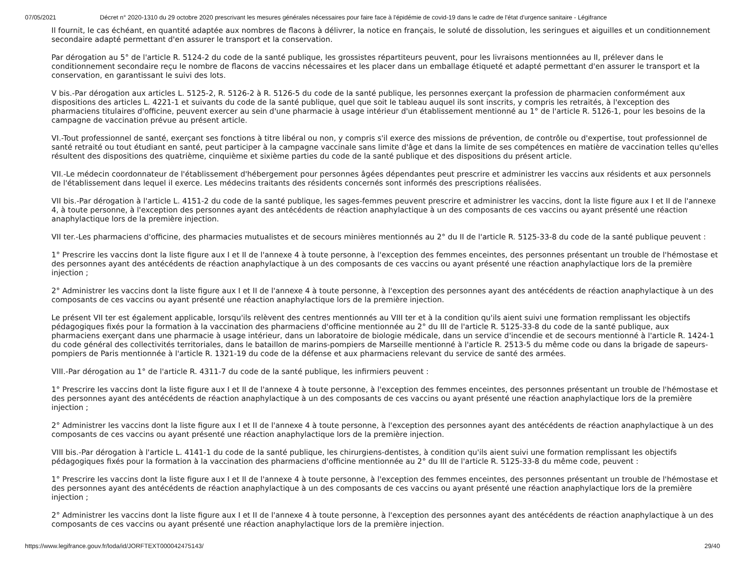07/05/2021 Décret n° 2020-1310 du 29 octobre 2020 prescrivant les mesures générales nécessaires pour faire face à l'épidémie de covid-19 dans le cadre de l'état d'urgence sanitaire - Légifrance
Il fournit, le cas échéant, en quantité adaptée aux nombres de flacons à délivrer, la notice en français, le soluté de dissolution, les seringues et aiguilles et un conditionnement secondaire adapté permettant d'en assurer le transport et la conservation.
Par dérogation au 5° de l'article R. 5124-2 du code de la santé publique, les grossistes répartiteurs peuvent, pour les livraisons mentionnées au II, prélever dans le conditionnement secondaire reçu le nombre de flacons de vaccins nécessaires et les placer dans un emballage étiqueté et adapté permettant d'en assurer le transport et la conservation, en garantissant le suivi des lots.
V bis.-Par dérogation aux articles L. 5125-2, R. 5126-2 à R. 5126-5 du code de la santé publique, les personnes exerçant la profession de pharmacien conformément aux dispositions des articles L. 4221-1 et suivants du code de la santé publique, quel que soit le tableau auquel ils sont inscrits, y compris les retraités, à l'exception des pharmaciens titulaires d'officine, peuvent exercer au sein d'une pharmacie à usage intérieur d'un établissement mentionné au 1° de l'article R. 5126-1, pour les besoins de la campagne de vaccination prévue au présent article.
VI.-Tout professionnel de santé, exerçant ses fonctions à titre libéral ou non, y compris s'il exerce des missions de prévention, de contrôle ou d'expertise, tout professionnel de santé retraité ou tout étudiant en santé, peut participer à la campagne vaccinale sans limite d'âge et dans la limite de ses compétences en matière de vaccination telles qu'elles résultent des dispositions des quatrième, cinquième et sixième parties du code de la santé publique et des dispositions du présent article.
VII.-Le médecin coordonnateur de l'établissement d'hébergement pour personnes âgées dépendantes peut prescrire et administrer les vaccins aux résidents et aux personnels de l'établissement dans lequel il exerce. Les médecins traitants des résidents concernés sont informés des prescriptions réalisées.
VII bis.-Par dérogation à l'article L. 4151-2 du code de la santé publique, les sages-femmes peuvent prescrire et administrer les vaccins, dont la liste figure aux I et II de l'annexe 4, à toute personne, à l'exception des personnes ayant des antécédents de réaction anaphylactique à un des composants de ces vaccins ou ayant présenté une réaction anaphylactique lors de la première injection.
VII ter.-Les pharmaciens d'officine, des pharmacies mutualistes et de secours minières mentionnés au 2° du II de l'article R. 5125-33-8 du code de la santé publique peuvent :
1° Prescrire les vaccins dont la liste figure aux I et II de l'annexe 4 à toute personne, à l'exception des femmes enceintes, des personnes présentant un trouble de l'hémostase et des personnes ayant des antécédents de réaction anaphylactique à un des composants de ces vaccins ou ayant présenté une réaction anaphylactique lors de la première injection ;
2° Administrer les vaccins dont la liste figure aux I et II de l'annexe 4 à toute personne, à l'exception des personnes ayant des antécédents de réaction anaphylactique à un des composants de ces vaccins ou ayant présenté une réaction anaphylactique lors de la première injection.
Le présent VII ter est également applicable, lorsqu'ils relèvent des centres mentionnés au VIII ter et à la condition qu'ils aient suivi une formation remplissant les objectifs pédagogiques fixés pour la formation à la vaccination des pharmaciens d'officine mentionnée au 2° du III de l'article R. 5125-33-8 du code de la santé publique, aux pharmaciens exerçant dans une pharmacie à usage intérieur, dans un laboratoire de biologie médicale, dans un service d'incendie et de secours mentionné à l'article R. 1424-1 du code général des collectivités territoriales, dans le bataillon de marins-pompiers de Marseille mentionné à l'article R. 2513-5 du même code ou dans la brigade de sapeurs-pompiers de Paris mentionnée à l'article R. 1321-19 du code de la défense et aux pharmaciens relevant du service de santé des armées.
VIII.-Par dérogation au 1° de l'article R. 4311-7 du code de la santé publique, les infirmiers peuvent :
1° Prescrire les vaccins dont la liste figure aux I et II de l'annexe 4 à toute personne, à l'exception des femmes enceintes, des personnes présentant un trouble de l'hémostase et des personnes ayant des antécédents de réaction anaphylactique à un des composants de ces vaccins ou ayant présenté une réaction anaphylactique lors de la première injection ;
2° Administrer les vaccins dont la liste figure aux I et II de l'annexe 4 à toute personne, à l'exception des personnes ayant des antécédents de réaction anaphylactique à un des composants de ces vaccins ou ayant présenté une réaction anaphylactique lors de la première injection.
VIII bis.-Par dérogation à l'article L. 4141-1 du code de la santé publique, les chirurgiens-dentistes, à condition qu'ils aient suivi une formation remplissant les objectifs pédagogiques fixés pour la formation à la vaccination des pharmaciens d'officine mentionnée au 2° du III de l'article R. 5125-33-8 du même code, peuvent :
1° Prescrire les vaccins dont la liste figure aux I et II de l'annexe 4 à toute personne, à l'exception des femmes enceintes, des personnes présentant un trouble de l'hémostase et des personnes ayant des antécédents de réaction anaphylactique à un des composants de ces vaccins ou ayant présenté une réaction anaphylactique lors de la première injection ;
2° Administrer les vaccins dont la liste figure aux I et II de l'annexe 4 à toute personne, à l'exception des personnes ayant des antécédents de réaction anaphylactique à un des composants de ces vaccins ou ayant présenté une réaction anaphylactique lors de la première injection.
https://www.legifrance.gouv.fr/loda/id/JORFTEXT000042475143/ 29/40